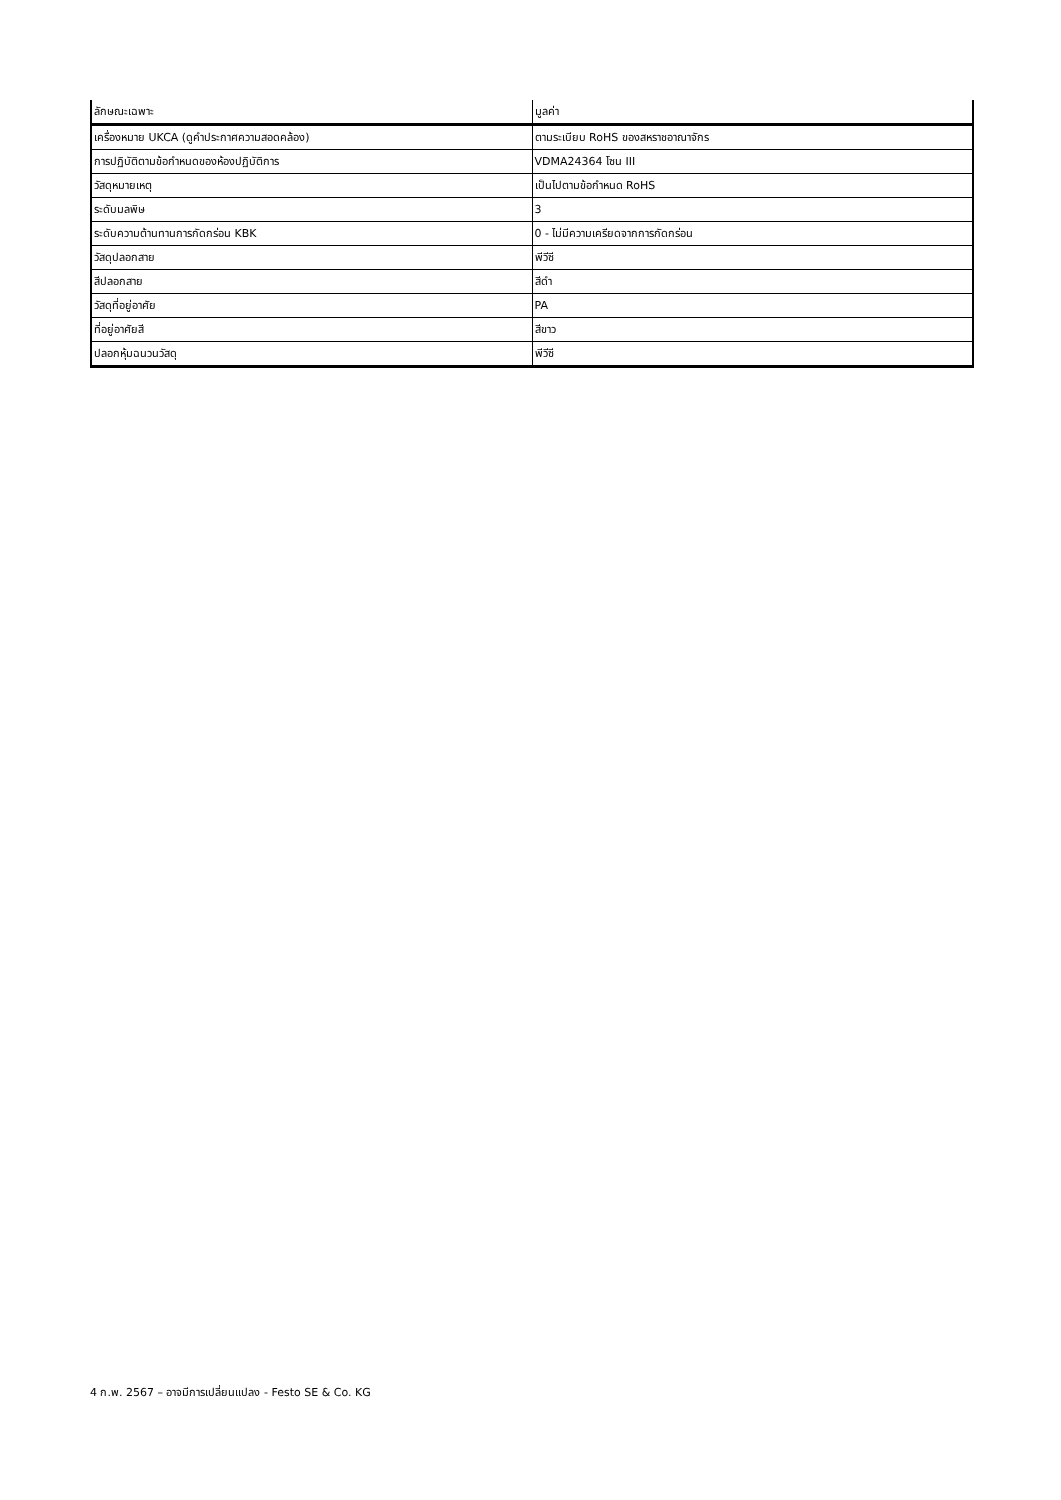| ลักษณะเฉพาะ | มูลค่า |
| --- | --- |
| เครื่องหมาย UKCA (ดูคำประกาศความสอดคล้อง) | ตามระเบียบ RoHS ของสหราชอาณาจักร |
| การปฏิบัติตามข้อกำหนดของห้องปฏิบัติการ | VDMA24364 โซน III |
| วัสดุหมายเหตุ | เป็นไปตามข้อกำหนด RoHS |
| ระดับมลพิษ | 3 |
| ระดับความต้านทานการกัดกร่อน KBK | 0 - ไม่มีความเครียดจากการกัดกร่อน |
| วัสดุปลอกสาย | พีวีซี |
| สีปลอกสาย | สีดำ |
| วัสดุที่อยู่อาศัย | PA |
| ที่อยู่อาศัยสี | สีขาว |
| ปลอกหุ้มฉนวนวัสดุ | พีวีซี |
4 ก.พ. 2567 – อาจมีการเปลี่ยนแปลง - Festo SE & Co. KG